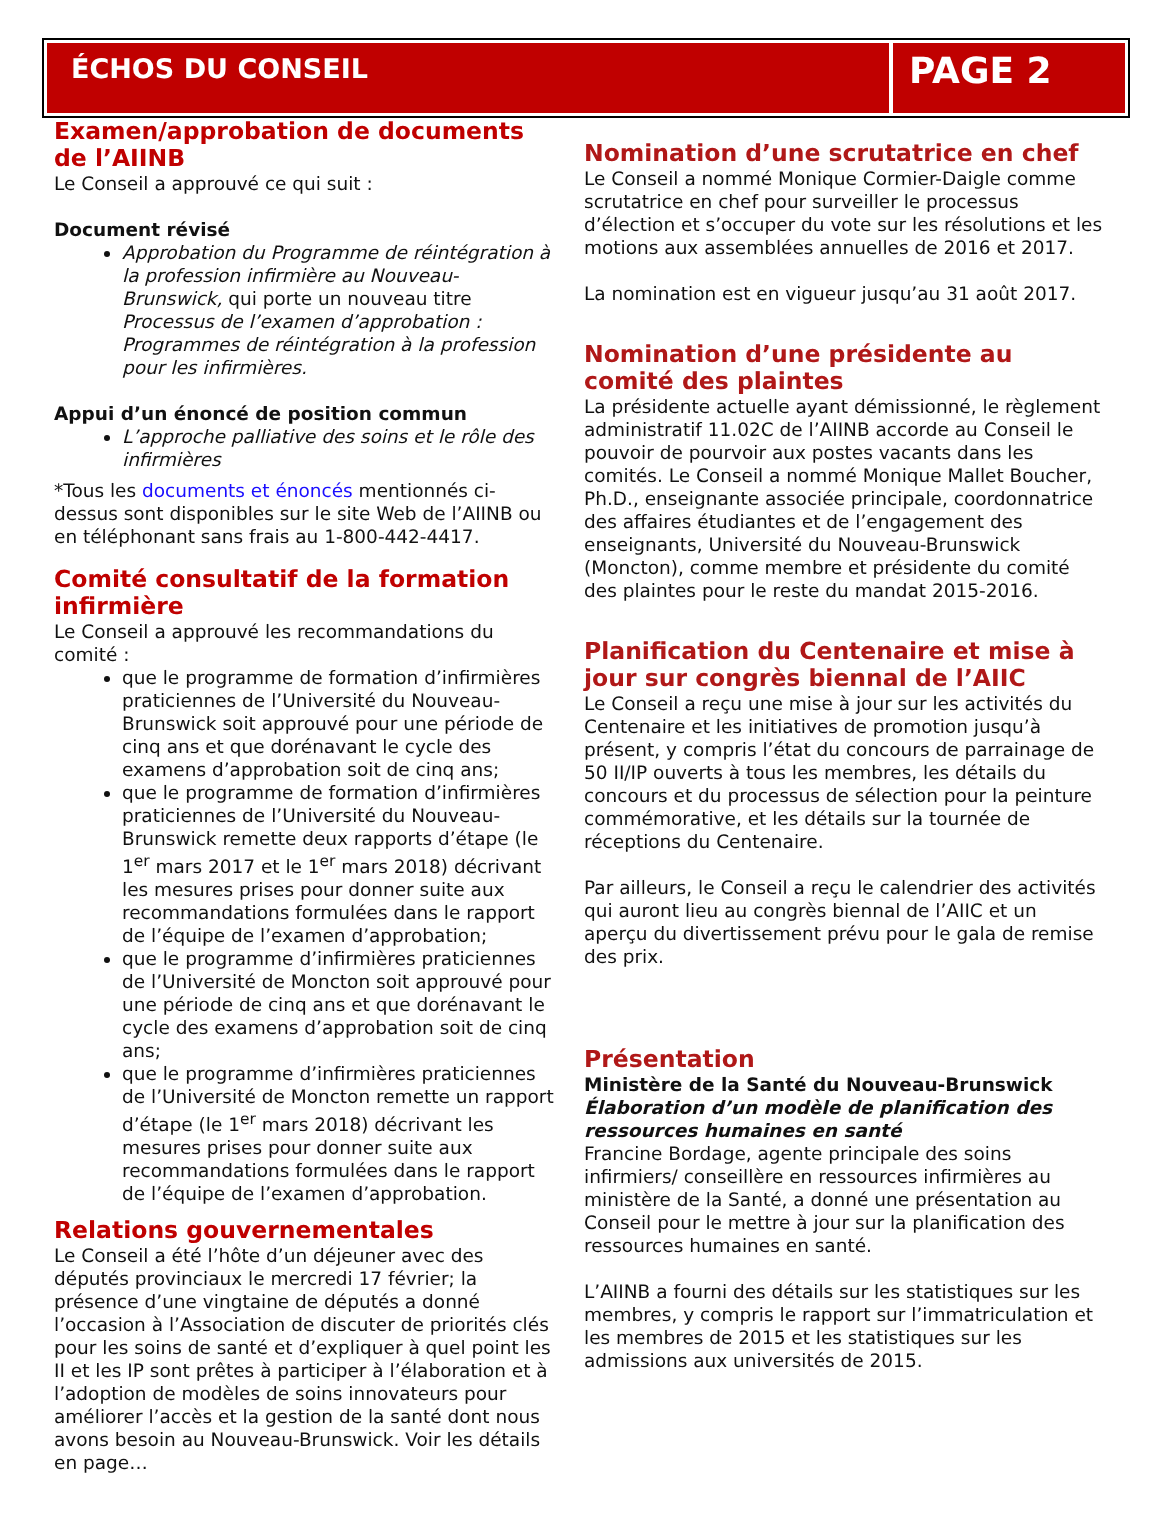ÉCHOS DU CONSEIL
PAGE 2
Examen/approbation de documents de l’AIINB
Le Conseil a approuvé ce qui suit :
Document révisé
Approbation du Programme de réintégration à la profession infirmière au Nouveau-Brunswick, qui porte un nouveau titre Processus de l’examen d’approbation : Programmes de réintégration à la profession pour les infirmières.
Appui d’un énoncé de position commun
L’approche palliative des soins et le rôle des infirmières
*Tous les documents et énoncés mentionnés ci-dessus sont disponibles sur le site Web de l’AIINB ou en téléphonant sans frais au 1-800-442-4417.
Comité consultatif de la formation infirmière
Le Conseil a approuvé les recommandations du comité :
que le programme de formation d’infirmières praticiennes de l’Université du Nouveau-Brunswick soit approuvé pour une période de cinq ans et que dorénavant le cycle des examens d’approbation soit de cinq ans;
que le programme de formation d’infirmières praticiennes de l’Université du Nouveau-Brunswick remette deux rapports d’étape (le 1<sup>er</sup> mars 2017 et le 1<sup>er</sup> mars 2018) décrivant les mesures prises pour donner suite aux recommandations formulées dans le rapport de l’équipe de l’examen d’approbation;
que le programme d’infirmières praticiennes de l’Université de Moncton soit approuvé pour une période de cinq ans et que dorénavant le cycle des examens d’approbation soit de cinq ans;
que le programme d’infirmières praticiennes de l’Université de Moncton remette un rapport d’étape (le 1<sup>er</sup> mars 2018) décrivant les mesures prises pour donner suite aux recommandations formulées dans le rapport de l’équipe de l’examen d’approbation.
Relations gouvernementales
Le Conseil a été l’hôte d’un déjeuner avec des députés provinciaux le mercredi 17 février; la présence d’une vingtaine de députés a donné l’occasion à l’Association de discuter de priorités clés pour les soins de santé et d’expliquer à quel point les II et les IP sont prêtes à participer à l’élaboration et à l’adoption de modèles de soins innovateurs pour améliorer l’accès et la gestion de la santé dont nous avons besoin au Nouveau-Brunswick. Voir les détails en page…
Nomination d’une scrutatrice en chef
Le Conseil a nommé Monique Cormier-Daigle comme scrutatrice en chef pour surveiller le processus d’élection et s’occuper du vote sur les résolutions et les motions aux assemblées annuelles de 2016 et 2017.
La nomination est en vigueur jusqu’au 31 août 2017.
Nomination d’une présidente au comité des plaintes
La présidente actuelle ayant démissionné, le règlement administratif 11.02C de l’AIINB accorde au Conseil le pouvoir de pourvoir aux postes vacants dans les comités. Le Conseil a nommé Monique Mallet Boucher, Ph.D., enseignante associée principale, coordonnatrice des affaires étudiantes et de l’engagement des enseignants, Université du Nouveau-Brunswick (Moncton), comme membre et présidente du comité des plaintes pour le reste du mandat 2015-2016.
Planification du Centenaire et mise à jour sur congrès biennal de l’AIIC
Le Conseil a reçu une mise à jour sur les activités du Centenaire et les initiatives de promotion jusqu’à présent, y compris l’état du concours de parrainage de 50 II/IP ouverts à tous les membres, les détails du concours et du processus de sélection pour la peinture commémorative, et les détails sur la tournée de réceptions du Centenaire.
Par ailleurs, le Conseil a reçu le calendrier des activités qui auront lieu au congrès biennal de l’AIIC et un aperçu du divertissement prévu pour le gala de remise des prix.
Présentation
Ministère de la Santé du Nouveau-Brunswick
Élaboration d’un modèle de planification des ressources humaines en santé
Francine Bordage, agente principale des soins infirmiers/ conseillère en ressources infirmières au ministère de la Santé, a donné une présentation au Conseil pour le mettre à jour sur la planification des ressources humaines en santé.
L’AIINB a fourni des détails sur les statistiques sur les membres, y compris le rapport sur l’immatriculation et les membres de 2015 et les statistiques sur les admissions aux universités de 2015.